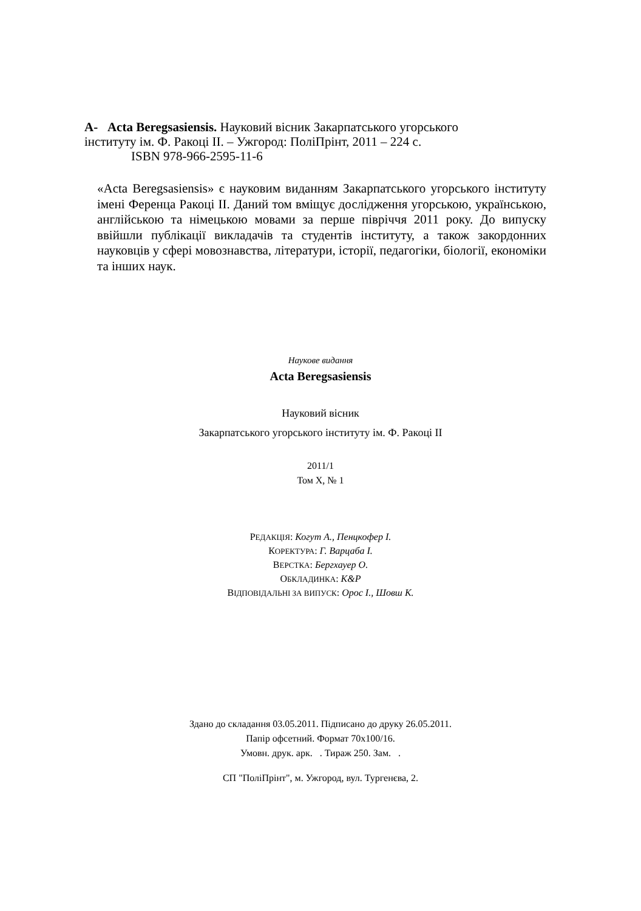А- Acta Beregsasiensis. Науковий вісник Закарпатського угорського
інституту ім. Ф. Ракоці ІІ. – Ужгород: ПоліПрінт, 2011 – 224 с.
ISBN 978-966-2595-11-6
«Acta Beregsasiensis» є науковим виданням Закарпатського угорського інституту імені Ференца Ракоці ІІ. Даний том вміщує дослідження угорською, українською, англійською та німецькою мовами за перше півріччя 2011 року. До випуску ввійшли публікації викладачів та студентів інституту, а також закордонних науковців у сфері мовознавства, літератури, історії, педагогіки, біології, економіки та інших наук.
Наукове видання
Acta Beregsasiensis
Науковий вісник
Закарпатського угорського інституту ім. Ф. Ракоці ІІ
2011/1
Том Х, № 1
РЕДАКЦІЯ: Когут А., Пенцкофер І.
КОРЕКТУРА: Г. Варцаба І.
ВЕРСТКА: Бергхауер О.
ОБКЛАДИНКА: K&P
ВІДПОВІДАЛЬНІ ЗА ВИПУСК: Орос І., Шовш К.
Здано до складання 03.05.2011. Підписано до друку 26.05.2011.
Папір офсетний. Формат 70x100/16.
Умовн. друк. арк. . Тираж 250. Зам. .
СП "ПоліПрінт", м. Ужгород, вул. Тургенєва, 2.